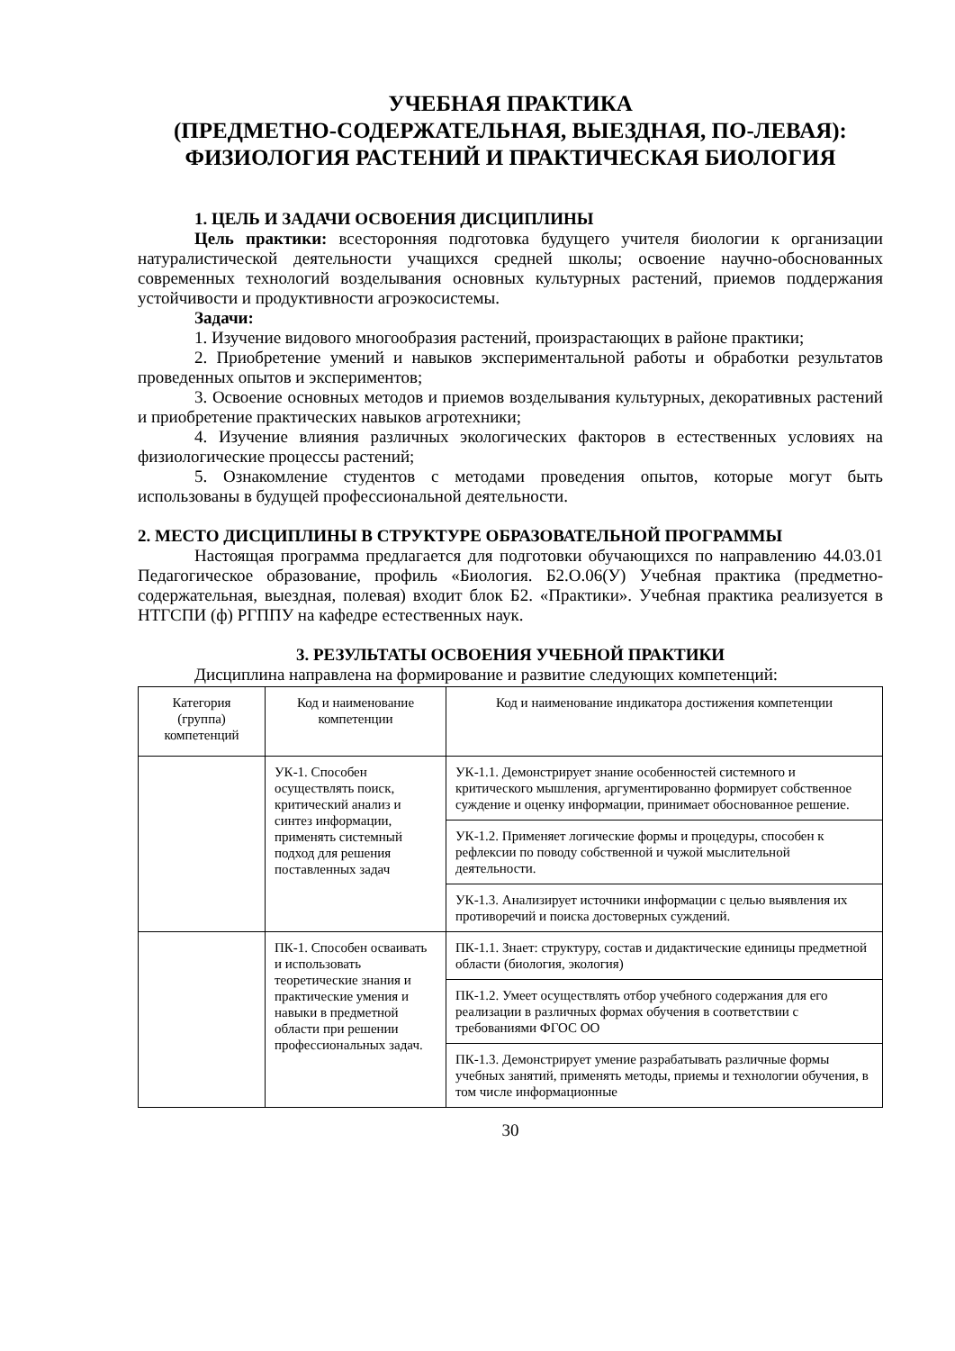УЧЕБНАЯ ПРАКТИКА
(ПРЕДМЕТНО-СОДЕРЖАТЕЛЬНАЯ, ВЫЕЗДНАЯ, ПО-ЛЕВАЯ): ФИЗИОЛОГИЯ РАСТЕНИЙ И ПРАКТИЧЕСКАЯ БИОЛОГИЯ
1. ЦЕЛЬ И ЗАДАЧИ ОСВОЕНИЯ ДИСЦИПЛИНЫ
Цель практики: всесторонняя подготовка будущего учителя биологии к организации натуралистической деятельности учащихся средней школы; освоение научно-обоснованных современных технологий возделывания основных культурных растений, приемов поддержания устойчивости и продуктивности агроэкосистемы.
Задачи:
1. Изучение видового многообразия растений, произрастающих в районе практики;
2. Приобретение умений и навыков экспериментальной работы и обработки результатов проведенных опытов и экспериментов;
3. Освоение основных методов и приемов возделывания культурных, декоративных растений и приобретение практических навыков агротехники;
4. Изучение влияния различных экологических факторов в естественных условиях на физиологические процессы растений;
5. Ознакомление студентов с методами проведения опытов, которые могут быть использованы в будущей профессиональной деятельности.
2. МЕСТО ДИСЦИПЛИНЫ В СТРУКТУРЕ ОБРАЗОВАТЕЛЬНОЙ ПРОГРАММЫ
Настоящая программа предлагается для подготовки обучающихся по направлению 44.03.01 Педагогическое образование, профиль «Биология. Б2.О.06(У) Учебная практика (предметно-содержательная, выездная, полевая) входит блок Б2. «Практики». Учебная практика реализуется в НТГСПИ (ф) РГППУ на кафедре естественных наук.
3. РЕЗУЛЬТАТЫ ОСВОЕНИЯ УЧЕБНОЙ ПРАКТИКИ
Дисциплина направлена на формирование и развитие следующих компетенций:
| Категория (группа) компетенций | Код и наименование компетенции | Код и наименование индикатора достижения компетенции |
| --- | --- | --- |
| | УК-1. Способен осуществлять поиск, критический анализ и синтез информации, применять системный подход для решения поставленных задач | УК-1.1. Демонстрирует знание особенностей системного и критического мышления, аргументированно формирует собственное суждение и оценку информации, принимает обоснованное решение. |
| | | УК-1.2. Применяет логические формы и процедуры, способен к рефлексии по поводу собственной и чужой мыслительной деятельности. |
| | | УК-1.3. Анализирует источники информации с целью выявления их противоречий и поиска достоверных суждений. |
| | ПК-1. Способен осваивать и использовать теоретические знания и практические умения и навыки в предметной области при решении профессиональных задач. | ПК-1.1. Знает: структуру, состав и дидактические единицы предметной области (биология, экология) |
| | | ПК-1.2. Умеет осуществлять отбор учебного содержания для его реализации в различных формах обучения в соответствии с требованиями ФГОС ОО |
| | | ПК-1.3. Демонстрирует умение разрабатывать различные формы учебных занятий, применять методы, приемы и технологии обучения, в том числе информационные |
30